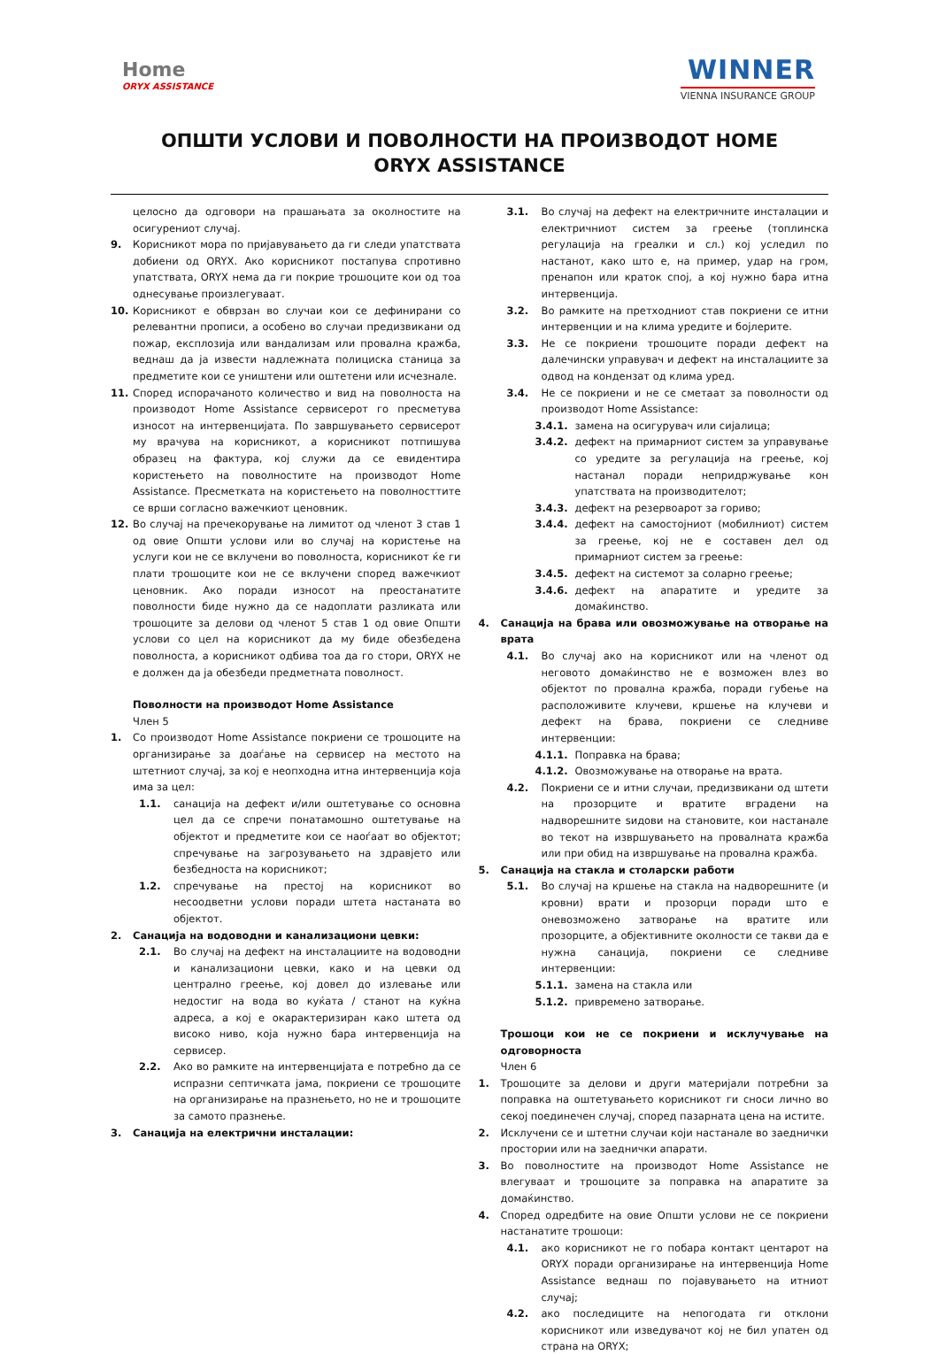Home
ORYX ASSISTANCE
WINNER
VIENNA INSURANCE GROUP
ОПШТИ УСЛОВИ И ПОВОЛНОСТИ НА ПРОИЗВОДОТ HOME ORYX ASSISTANCE
целосно да одговори на прашањата за околностите на осигурениот случај.
9. Корисникот мора по пријавувањето да ги следи упатствата добиени од ORYX. Ако корисникот постапува спротивно упатствата, ORYX нема да ги покрие трошоците кои од тоа однесување произлегуваат.
10. Корисникот е обврзан во случаи кои се дефинирани со релевантни прописи, а особено во случаи предизвикани од пожар, експлозија или вандализам или провална кражба, веднаш да ја извести надлежната полициска станица за предметите кои се уништени или оштетени или исчезнале.
11. Според испорачаното количество и вид на поволноста на производот Home Assistance сервисерот го пресметува износот на интервенцијата. По завршувањето сервисерот му врачува на корисникот, а корисникот потпишува образец на фактура, кој служи да се евидентира користењето на поволностите на производот Home Assistance. Пресметката на користењето на поволносттите се врши согласно важечкиот ценовник.
12. Во случај на пречекорување на лимитот од членот 3 став 1 од овие Општи услови или во случај на користење на услуги кои не се вклучени во поволноста, корисникот ќе ги плати трошоците кои не се вклучени според важечкиот ценовник. Ако поради износот на преостанатите поволности биде нужно да се надоплати разликата или трошоците за делови од членот 5 став 1 од овие Општи услови со цел на корисникот да му биде обезбедена поволноста, а корисникот одбива тоа да го стори, ORYX не е должен да ја обезбеди предметната поволност.
Поволности на производот Home Assistance
Член 5
1. Со производот Home Assistance покриени се трошоците на организирање за доаѓање на сервисер на местото на штетниот случај, за кој е неопходна итна интервенција која има за цел:
1.1. санација на дефект и/или оштетување со основна цел да се спречи понатамошно оштетување на објектот и предметите кои се наоѓаат во објектот; спречување на загрозувањето на здравјето или безбедноста на корисникот;
1.2. спречување на престој на корисникот во несоодветни услови поради штета настаната во објектот.
2. Санација на водоводни и канализациони цевки:
2.1. Во случај на дефект на инсталациите на водоводни и канализациони цевки, како и на цевки од централно греење, кој довел до излевање или недостиг на вода во куќата / станот на куќна адреса, а кој е окарактеризиран како штета од високо ниво, која нужно бара интервенција на сервисер.
2.2. Ако во рамките на интервенцијата е потребно да се испразни септичката јама, покриени се трошоците на организирање на празнењето, но не и трошоците за самото празнење.
3. Санација на електрични инсталации:
3.1. Во случај на дефект на електричните инсталации и електричниот систем за греење (топлинска регулација на греалки и сл.) кој уследил по настанот, како што е, на пример, удар на гром, пренапон или краток спој, а кој нужно бара итна интервенција.
3.2. Во рамките на претходниот став покриени се итни интервенции и на клима уредите и бојлерите.
3.3. Не се покриени трошоците поради дефект на далечински управувач и дефект на инсталациите за одвод на кондензат од клима уред.
3.4. Не се покриени и не се сметаат за поволности од производот Home Assistance:
3.4.1. замена на осигурувач или сијалица;
3.4.2. дефект на примарниот систем за управување со уредите за регулација на греење, кој настанал поради непридржување кон упатствата на производителот;
3.4.3. дефект на резервоарот за гориво;
3.4.4. дефект на самостојниот (мобилниот) систем за греење, кој не е составен дел од примарниот систем за греење:
3.4.5. дефект на системот за соларно греење;
3.4.6. дефект на апаратите и уредите за домаќинство.
4. Санација на брава или овозможување на отворање на врата
4.1. Во случај ако на корисникот или на членот од неговото домаќинство не е возможен влез во објектот по провална кражба, поради губење на расположивите клучеви, кршење на клучеви и дефект на брава, покриени се следниве интервенции:
4.1.1. Поправка на брава;
4.1.2. Овозможување на отворање на врата.
4.2. Покриени се и итни случаи, предизвикани од штети на прозорците и вратите вградени на надворешните ѕидови на становите, кои настанале во текот на извршувањето на провалната кражба или при обид на извршување на провална кражба.
5. Санација на стакла и столарски работи
5.1. Во случај на кршење на стакла на надворешните (и кровни) врати и прозорци поради што е оневозможено затворање на вратите или прозорците, а објективните околности се такви да е нужна санација, покриени се следниве интервенции:
5.1.1. замена на стакла или
5.1.2. привремено затворање.
Трошоци кои не се покриени и исклучување на одговорноста
Член 6
1. Трошоците за делови и други материјали потребни за поправка на оштетувањето корисникот ги сноси лично во секој поединечен случај, според пазарната цена на истите.
2. Исклучени се и штетни случаи који настанале во заеднички простории или на заеднички апарати.
3. Во поволностите на производот Home Assistance не влегуваат и трошоците за поправка на апаратите за домаќинство.
4. Според одредбите на овие Општи услови не се покриени настанатите трошоци:
4.1. ако корисникот не го побара контакт центарот на ORYX поради организирање на интервенција Home Assistance веднаш по појавувањето на итниот случај;
4.2. ако последиците на непогодата ги отклони корисникот или изведувачот кој не бил упатен од страна на ORYX;